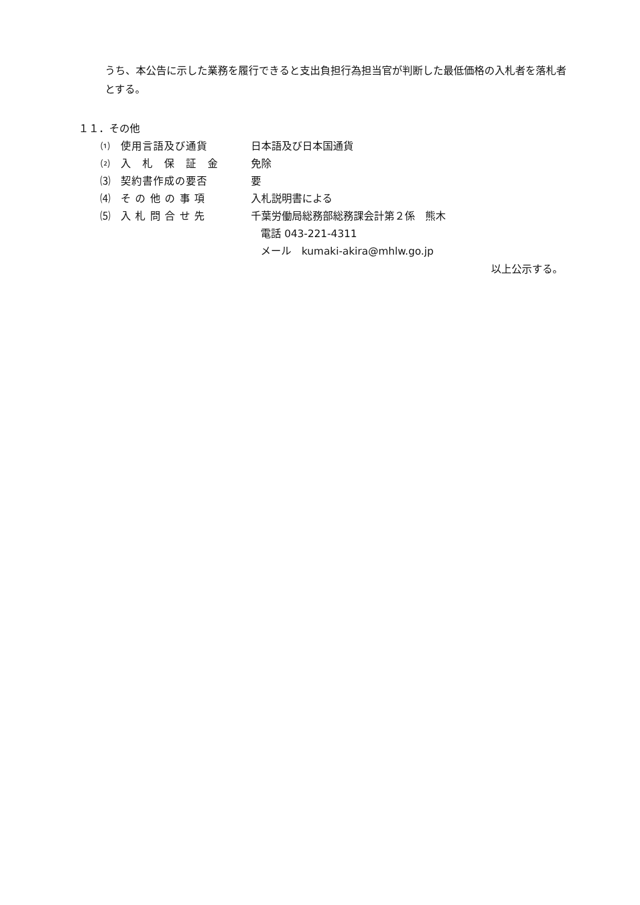うち、本公告に示した業務を履行できると支出負担行為担当官が判断した最低価格の入札者を落札者とする。
１１．その他
⑴ 使用言語及び通貨 日本語及び日本国通貨
⑵ 入　札　保　証　金 免除
⑶ 契約書作成の要否 要
⑷ そ の 他 の 事 項 入札説明書による
⑸ 入 札 問 合 せ 先 千葉労働局総務部総務課会計第２係　熊木
電話 043-221-4311
メール　kumaki-akira@mhlw.go.jp
以上公示する。